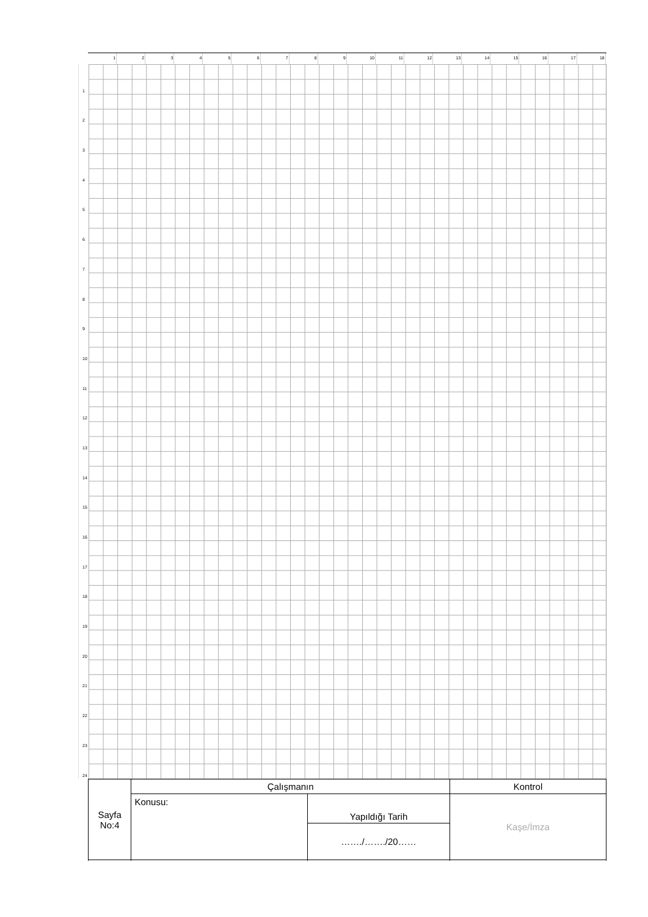1 2 3 4 5 6 7 8 9 10 11 12 13 14 15 16 17 18
1
2
3
4
5
6
7
8
9
10
11
12
13
14
15
16
17
18
19
20
21
22
23
24
| Sayfa No:4 | Çalışmanın | | Kontrol |
| | Konusu: | Yapıldığı Tarih | Kaşe/İmza |
| | | ……./……./20…… | |